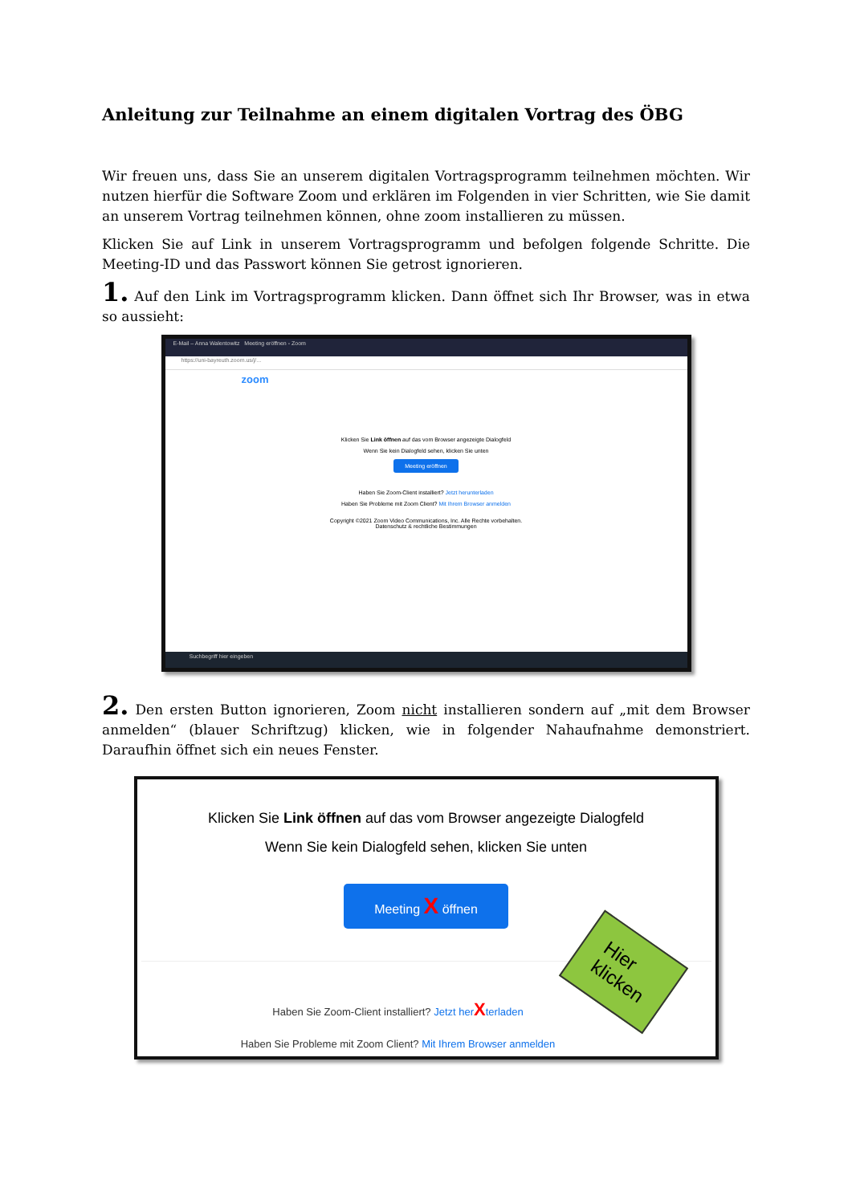Anleitung zur Teilnahme an einem digitalen Vortrag des ÖBG
Wir freuen uns, dass Sie an unserem digitalen Vortragsprogramm teilnehmen möchten. Wir nutzen hierfür die Software Zoom und erklären im Folgenden in vier Schritten, wie Sie damit an unserem Vortrag teilnehmen können, ohne zoom installieren zu müssen.
Klicken Sie auf Link in unserem Vortragsprogramm und befolgen folgende Schritte. Die Meeting-ID und das Passwort können Sie getrost ignorieren.
1. Auf den Link im Vortragsprogramm klicken. Dann öffnet sich Ihr Browser, was in etwa so aussieht:
E-Mail – Anna Walentowitz Meeting eröffnen - Zoom
https://uni-bayreuth.zoom.us/j/...
zoom
Klicken Sie Link öffnen auf das vom Browser angezeigte Dialogfeld
Wenn Sie kein Dialogfeld sehen, klicken Sie unten
Meeting eröffnen
Haben Sie Zoom-Client installiert? Jetzt herunterladen
Haben Sie Probleme mit Zoom Client? Mit Ihrem Browser anmelden
Copyright ©2021 Zoom Video Communications, Inc. Alle Rechte vorbehalten.
Datenschutz & rechtliche Bestimmungen
Suchbegriff hier eingeben
2. Den ersten Button ignorieren, Zoom nicht installieren sondern auf „mit dem Browser anmelden“ (blauer Schriftzug) klicken, wie in folgender Nahaufnahme demonstriert. Daraufhin öffnet sich ein neues Fenster.
Klicken Sie Link öffnen auf das vom Browser angezeigte Dialogfeld
Wenn Sie kein Dialogfeld sehen, klicken Sie unten
Meeting X öffnen
Haben Sie Zoom-Client installiert? Jetzt herXterladen
Haben Sie Probleme mit Zoom Client? Mit Ihrem Browser anmelden
Hier
klicken